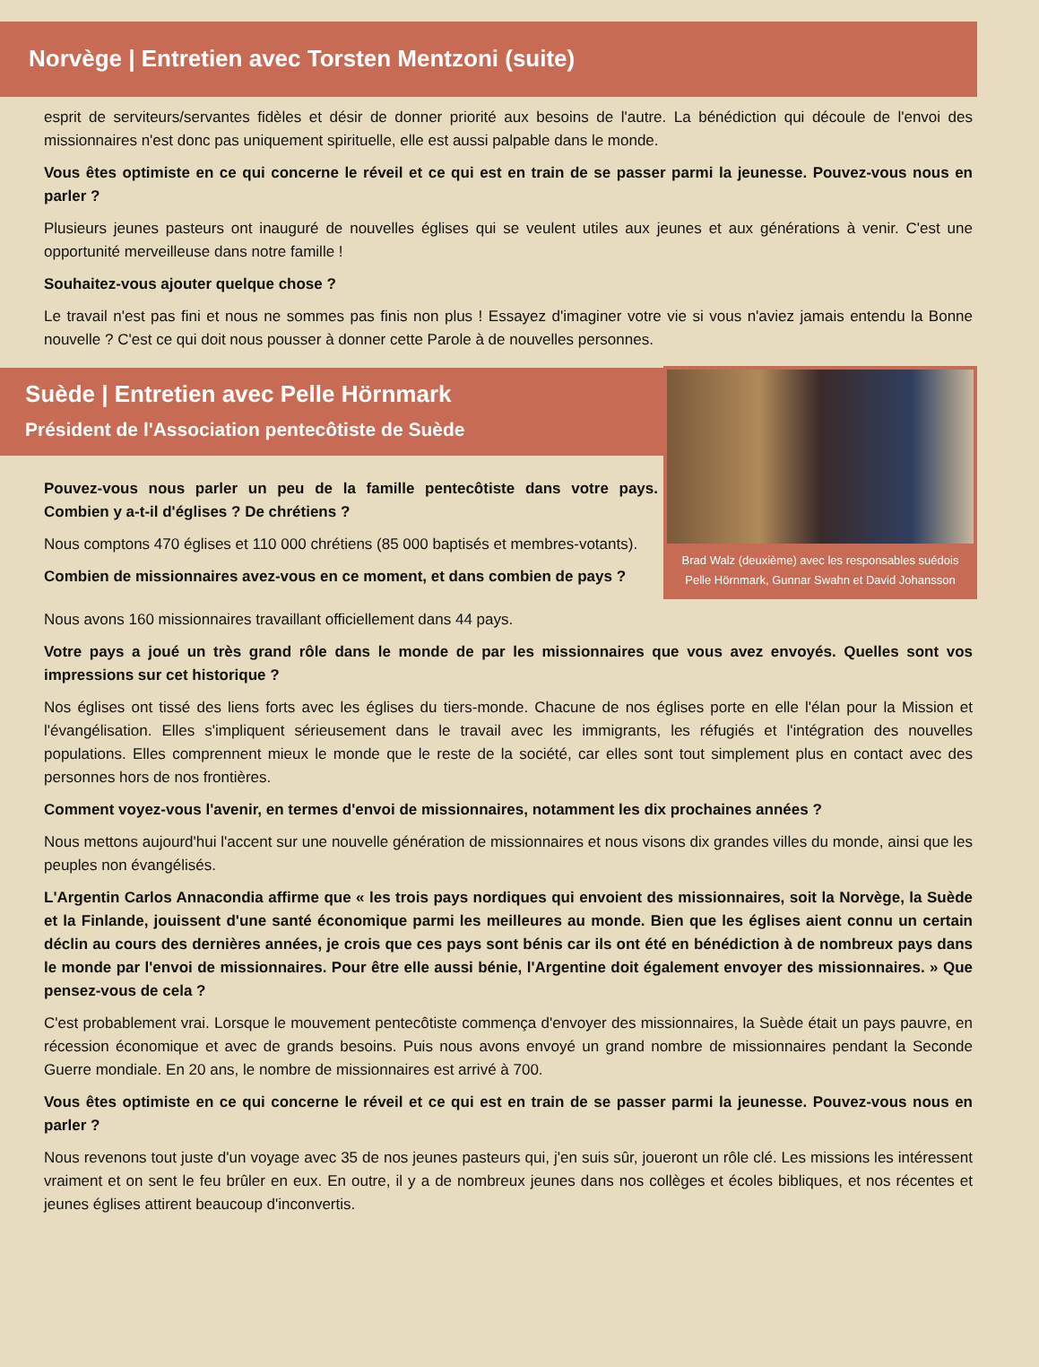Norvège | Entretien avec Torsten Mentzoni (suite)
esprit de serviteurs/servantes fidèles et désir de donner priorité aux besoins de l'autre. La bénédiction qui découle de l'envoi des missionnaires n'est donc pas uniquement spirituelle, elle est aussi palpable dans le monde.
Vous êtes optimiste en ce qui concerne le réveil et ce qui est en train de se passer parmi la jeunesse. Pouvez-vous nous en parler ?
Plusieurs jeunes pasteurs ont inauguré de nouvelles églises qui se veulent utiles aux jeunes et aux générations à venir. C'est une opportunité merveilleuse dans notre famille !
Souhaitez-vous ajouter quelque chose ?
Le travail n'est pas fini et nous ne sommes pas finis non plus ! Essayez d'imaginer votre vie si vous n'aviez jamais entendu la Bonne nouvelle ? C'est ce qui doit nous pousser à donner cette Parole à de nouvelles personnes.
Suède | Entretien avec Pelle Hörnmark
Président de l'Association pentecôtiste de Suède
Pouvez-vous nous parler un peu de la famille pentecôtiste dans votre pays. Combien y a-t-il d'églises ? De chrétiens ?
Nous comptons 470 églises et 110 000 chrétiens (85 000 baptisés et membres-votants).
Combien de missionnaires avez-vous en ce moment, et dans combien de pays ?
Brad Walz (deuxième) avec les responsables suédois
Pelle Hörnmark, Gunnar Swahn et David Johansson
Nous avons 160 missionnaires travaillant officiellement dans 44 pays.
Votre pays a joué un très grand rôle dans le monde de par les missionnaires que vous avez envoyés. Quelles sont vos impressions sur cet historique ?
Nos églises ont tissé des liens forts avec les églises du tiers-monde. Chacune de nos églises porte en elle l'élan pour la Mission et l'évangélisation. Elles s'impliquent sérieusement dans le travail avec les immigrants, les réfugiés et l'intégration des nouvelles populations. Elles comprennent mieux le monde que le reste de la société, car elles sont tout simplement plus en contact avec des personnes hors de nos frontières.
Comment voyez-vous l'avenir, en termes d'envoi de missionnaires, notamment les dix prochaines années ?
Nous mettons aujourd'hui l'accent sur une nouvelle génération de missionnaires et nous visons dix grandes villes du monde, ainsi que les peuples non évangélisés.
L'Argentin Carlos Annacondia affirme que « les trois pays nordiques qui envoient des missionnaires, soit la Norvège, la Suède et la Finlande, jouissent d'une santé économique parmi les meilleures au monde. Bien que les églises aient connu un certain déclin au cours des dernières années, je crois que ces pays sont bénis car ils ont été en bénédiction à de nombreux pays dans le monde par l'envoi de missionnaires. Pour être elle aussi bénie, l'Argentine doit également envoyer des missionnaires. » Que pensez-vous de cela ?
C'est probablement vrai. Lorsque le mouvement pentecôtiste commença d'envoyer des missionnaires, la Suède était un pays pauvre, en récession économique et avec de grands besoins. Puis nous avons envoyé un grand nombre de missionnaires pendant la Seconde Guerre mondiale. En 20 ans, le nombre de missionnaires est arrivé à 700.
Vous êtes optimiste en ce qui concerne le réveil et ce qui est en train de se passer parmi la jeunesse. Pouvez-vous nous en parler ?
Nous revenons tout juste d'un voyage avec 35 de nos jeunes pasteurs qui, j'en suis sûr, joueront un rôle clé. Les missions les intéressent vraiment et on sent le feu brûler en eux. En outre, il y a de nombreux jeunes dans nos collèges et écoles bibliques, et nos récentes et jeunes églises attirent beaucoup d'inconvertis.